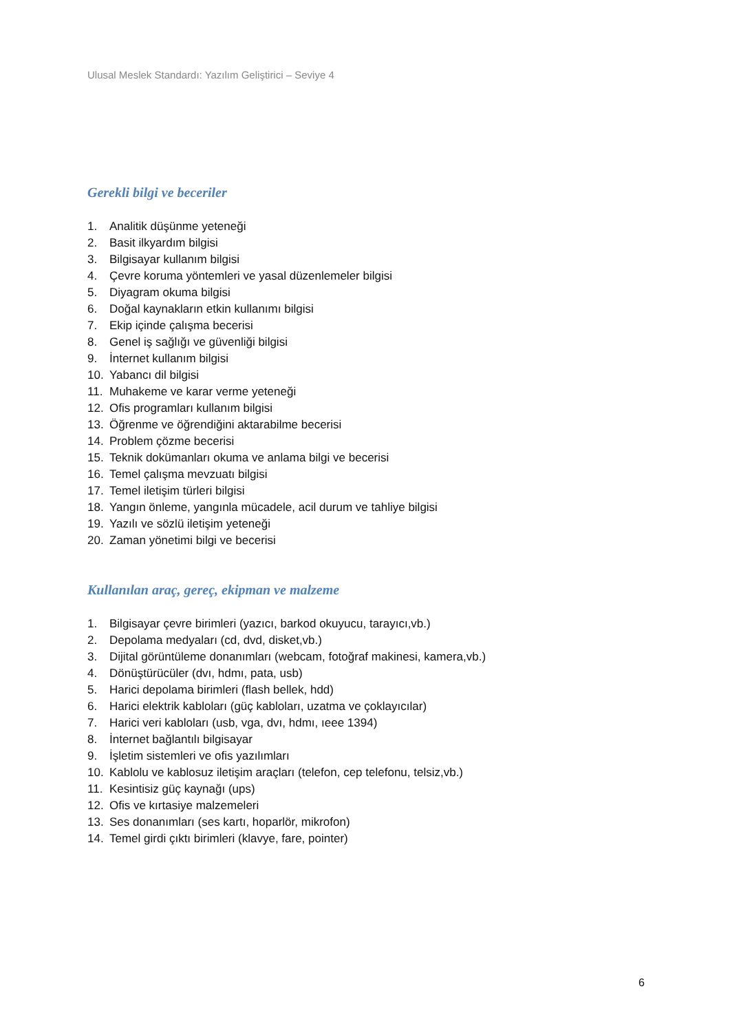Ulusal Meslek Standardı: Yazılım Geliştirici – Seviye 4
Gerekli bilgi ve beceriler
1. Analitik düşünme yeteneği
2. Basit ilkyardım bilgisi
3. Bilgisayar kullanım bilgisi
4. Çevre koruma yöntemleri ve yasal düzenlemeler bilgisi
5. Diyagram okuma bilgisi
6. Doğal kaynakların etkin kullanımı bilgisi
7. Ekip içinde çalışma becerisi
8. Genel iş sağlığı ve güvenliği bilgisi
9. İnternet kullanım bilgisi
10. Yabancı dil bilgisi
11. Muhakeme ve karar verme yeteneği
12. Ofis programları kullanım bilgisi
13. Öğrenme ve öğrendiğini aktarabilme becerisi
14. Problem çözme becerisi
15. Teknik dokümanları okuma ve anlama bilgi ve becerisi
16. Temel çalışma mevzuatı bilgisi
17. Temel iletişim türleri bilgisi
18. Yangın önleme, yangınla mücadele, acil durum ve tahliye bilgisi
19. Yazılı ve sözlü iletişim yeteneği
20. Zaman yönetimi bilgi ve becerisi
Kullanılan araç, gereç, ekipman ve malzeme
1. Bilgisayar çevre birimleri (yazıcı, barkod okuyucu, tarayıcı,vb.)
2. Depolama medyaları (cd, dvd, disket,vb.)
3. Dijital görüntüleme donanımları (webcam, fotoğraf makinesi, kamera,vb.)
4. Dönüştürücüler (dvı, hdmı, pata, usb)
5. Harici depolama birimleri (flash bellek, hdd)
6. Harici elektrik kabloları (güç kabloları, uzatma ve çoklayıcılar)
7. Harici veri kabloları (usb, vga, dvı, hdmı, ıeee 1394)
8. İnternet bağlantılı bilgisayar
9. İşletim sistemleri ve ofis yazılımları
10. Kablolu ve kablosuz iletişim araçları (telefon, cep telefonu, telsiz,vb.)
11. Kesintisiz güç kaynağı (ups)
12. Ofis ve kırtasiye malzemeleri
13. Ses donanımları (ses kartı, hoparlör, mikrofon)
14. Temel girdi çıktı birimleri (klavye, fare, pointer)
6